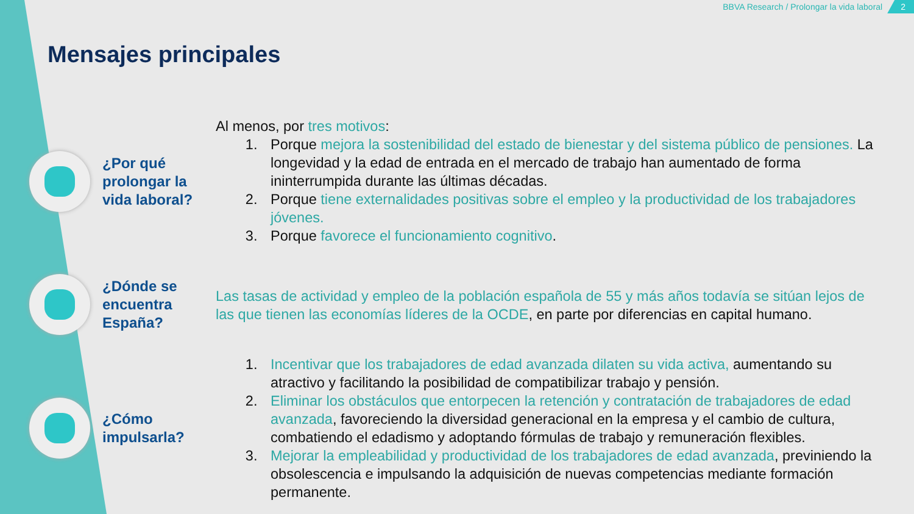BBVA Research / Prolongar la vida laboral 2
Mensajes principales
¿Por qué prolongar la vida laboral?
Al menos, por tres motivos:
1. Porque mejora la sostenibilidad del estado de bienestar y del sistema público de pensiones. La longevidad y la edad de entrada en el mercado de trabajo han aumentado de forma ininterrumpida durante las últimas décadas.
2. Porque tiene externalidades positivas sobre el empleo y la productividad de los trabajadores jóvenes.
3. Porque favorece el funcionamiento cognitivo.
¿Dónde se encuentra España?
Las tasas de actividad y empleo de la población española de 55 y más años todavía se sitúan lejos de las que tienen las economías líderes de la OCDE, en parte por diferencias en capital humano.
¿Cómo impulsarla?
1. Incentivar que los trabajadores de edad avanzada dilaten su vida activa, aumentando su atractivo y facilitando la posibilidad de compatibilizar trabajo y pensión.
2. Eliminar los obstáculos que entorpecen la retención y contratación de trabajadores de edad avanzada, favoreciendo la diversidad generacional en la empresa y el cambio de cultura, combatiendo el edadismo y adoptando fórmulas de trabajo y remuneración flexibles.
3. Mejorar la empleabilidad y productividad de los trabajadores de edad avanzada, previniendo la obsolescencia e impulsando la adquisición de nuevas competencias mediante formación permanente.